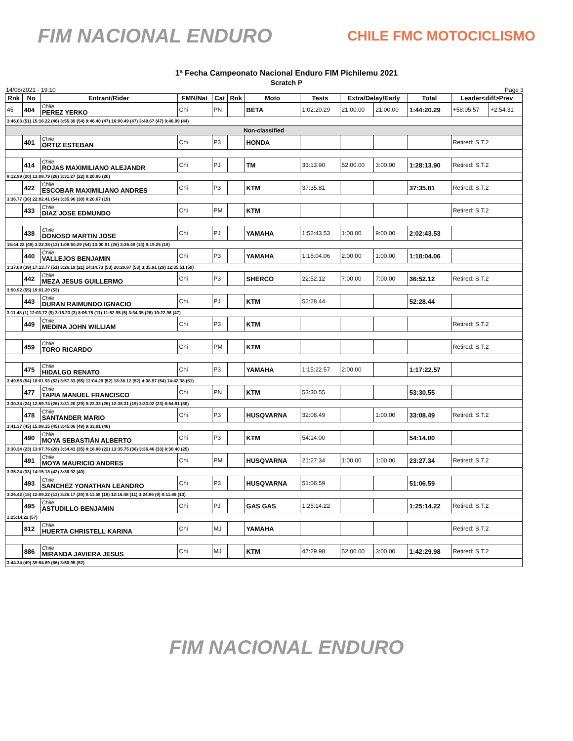FIM NACIONAL ENDURO
CHILE FMC MOTOCICLISMO
1ª Fecha Campeonato Nacional Enduro FIM Pichilemu 2021
Scratch P
14/08/2021 - 19:10 Page 3
| Rnk | No | Entrant/Rider | FMN/Nat | Cat | Rnk | Moto | Tests | Extra/Delay/Early | | Total | Leader<diff>Prev | |
| --- | --- | --- | --- | --- | --- | --- | --- | --- | --- | --- | --- | --- |
| 45 | 404 | Chile PEREZ YERKO | Chi | PN | | BETA | 1:02:20.29 | 21:00.00 | 21:00.00 | 1:44:20.29 | +58:05.57 | +2:54.31 |
| 3:46.03 (51) 15:16.22 (46) 3:55.39 (54) 9:46.40 (47) 16:00.49 (47) 3:49.67 (47) 9:46.09 (44) | | | | | | | | | | | | |
| Non-classified | | | | | | | | | | | | |
| | 401 | Chile ORTIZ ESTEBAN | Chi | P3 | | HONDA | | | | | Retired: S.T.2 | |
| | 414 | Chile ROJAS MAXIMILIANO ALEJANDR | Chi | PJ | | TM | 33:13.90 | 52:00.00 | 3:00.00 | 1:28:13.90 | Retired: S.T.2 | |
| 8:12.99 (20) 13:08.79 (28) 3:31.27 (22) 8:20.85 (20) | | | | | | | | | | | | |
| | 422 | Chile ESCOBAR MAXIMILIANO ANDRES | Chi | P3 | | KTM | 37:35.81 | | | 37:35.81 | Retired: S.T.2 | |
| 3:36.77 (36) 22:02.41 (54) 3:35.96 (30) 8:20.67 (19) | | | | | | | | | | | | |
| | 433 | Chile DIAZ JOSE EDMUNDO | Chi | PM | | KTM | | | | | Retired: S.T.2 | |
| | 438 | Chile DONOSO MARTIN JOSE | Chi | PJ | | YAMAHA | 1:52:43.53 | 1:00.00 | 9:00.00 | 2:02:43.53 | | |
| 15:44.22 (48) 3:22.38 (13) 1:08:50.29 (54) 13:00.91 (26) 3:26.48 (14) 8:19.25 (18) | | | | | | | | | | | | |
| | 440 | Chile VALLEJOS BENJAMIN | Chi | P3 | | YAMAHA | 1:15:04.06 | 2:00.00 | 1:00.00 | 1:18:04.06 | | |
| 3:37.08 (39) 17:13.77 (51) 3:26.19 (21) 14:14.73 (53) 20:20.87 (53) 3:35.91 (29) 12:35.51 (50) | | | | | | | | | | | | |
| | 442 | Chile MEZA JESUS GUILLERMO | Chi | P3 | | SHERCO | 22:52.12 | 7:00.00 | 7:00.00 | 36:52.12 | Retired: S.T.2 | |
| 3:50.92 (55) 19:01.20 (53) | | | | | | | | | | | | |
| | 443 | Chile DURAN RAIMUNDO IGNACIO | Chi | PJ | | KTM | 52:28.44 | | | 52:28.44 | | |
| 3:11.48 (1) 12:03.72 (9) 3:16.23 (3) 8:06.75 (11) 11:52.95 (5) 3:34.35 (26) 10:22.96 (47) | | | | | | | | | | | | |
| | 449 | Chile MEDINA JOHN WILLIAM | Chi | P3 | | KTM | | | | | Retired: S.T.2 | |
| | 459 | Chile TORO RICARDO | Chi | PM | | KTM | | | | | Retired: S.T.2 | |
| | 475 | Chile HIDALGO RENATO | Chi | P3 | | YAMAHA | 1:15:22.57 | 2:00.00 | | 1:17:22.57 | | |
| 3:49.55 (54) 18:01.93 (52) 3:57.33 (55) 12:04.29 (52) 18:38.12 (52) 4:08.97 (54) 14:42.38 (51) | | | | | | | | | | | | |
| | 477 | Chile TAPIA MANUEL FRANCISCO | Chi | PN | | KTM | 53:30.55 | | | 53:30.55 | | |
| 3:30.34 (24) 12:59.74 (26) 3:31.20 (29) 8:23.33 (26) 12:38.31 (19) 3:33.02 (23) 8:54.61 (30) | | | | | | | | | | | | |
| | 478 | Chile SANTANDER MARIO | Chi | P3 | | HUSQVARNA | 32:08.49 | | 1:00.00 | 33:08.49 | Retired: S.T.2 | |
| 3:41.37 (45) 15:08.15 (45) 3:45.06 (49) 9:33.91 (46) | | | | | | | | | | | | |
| | 490 | Chile MOYA SEBASTIÁN ALBERTO | Chi | P3 | | KTM | 54:14.00 | | | 54:14.00 | | |
| 3:30.34 (23) 13:07.76 (28) 3:34.41 (35) 8:18.88 (22) 13:35.75 (36) 3:36.46 (33) 8:30.40 (25) | | | | | | | | | | | | |
| | 491 | Chile MOYA MAURICIO ANDRES | Chi | PM | | HUSQVARNA | 21:27.34 | 1:00.00 | 1:00.00 | 23:27.34 | Retired: S.T.2 | |
| 3:35.24 (33) 14:15.18 (42) 3:36.92 (40) | | | | | | | | | | | | |
| | 493 | Chile SANCHEZ YONATHAN LEANDRO | Chi | P3 | | HUSQVARNA | 51:06.59 | | | 51:06.59 | | |
| 3:26.42 (15) 12:09.22 (13) 3:26.17 (20) 8:11.58 (18) 12:16.48 (11) 3:24.86 (9) 8:11.86 (13) | | | | | | | | | | | | |
| | 495 | Chile ASTUDILLO BENJAMIN | Chi | PJ | | GAS GAS | 1:25:14.22 | | | 1:25:14.22 | Retired: S.T.2 | |
| 1:25:14.22 (57) | | | | | | | | | | | | |
| | 812 | Chile HUERTA CHRISTELL KARINA | Chi | MJ | | YAMAHA | | | | | Retired: S.T.2 | |
| | 886 | Chile MIRANDA JAVIERA JESUS | Chi | MJ | | KTM | 47:29.98 | 52:00.00 | 3:00.00 | 1:42:29.98 | Retired: S.T.2 | |
| 3:44.34 (49) 39:54.69 (56) 3:50.95 (52) | | | | | | | | | | | | |
FIM NACIONAL ENDURO